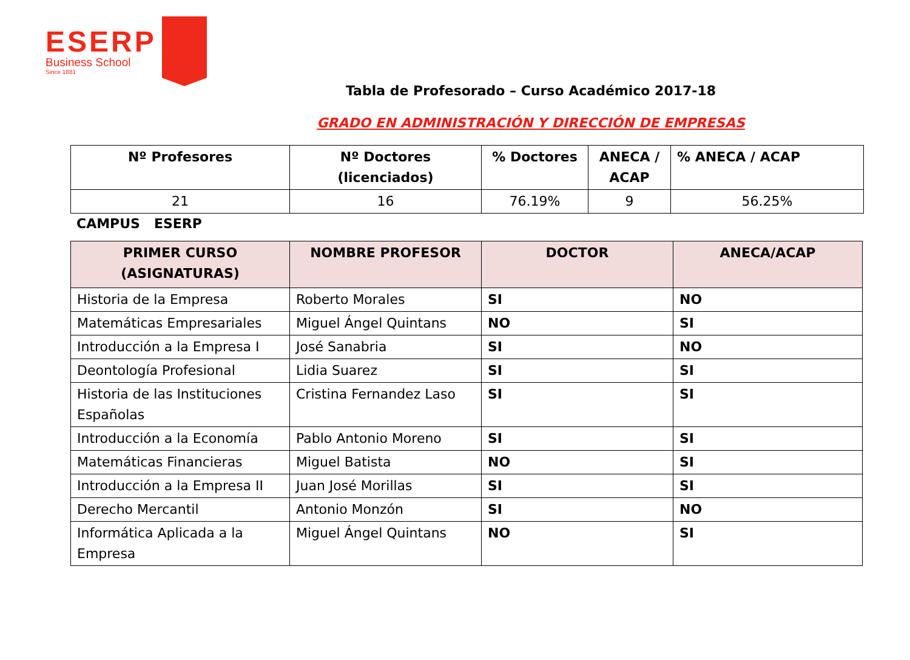ESERP
Business School
Since 1881
Tabla de Profesorado – Curso Académico 2017-18
GRADO EN ADMINISTRACIÓN Y DIRECCIÓN DE EMPRESAS
| Nº Profesores | Nº Doctores (licenciados) | % Doctores | ANECA / ACAP | % ANECA / ACAP |
| --- | --- | --- | --- | --- |
| 21 | 16 | 76.19% | 9 | 56.25% |
CAMPUS ESERP
| PRIMER CURSO (ASIGNATURAS) | NOMBRE PROFESOR | DOCTOR | ANECA/ACAP |
| --- | --- | --- | --- |
| Historia de la Empresa | Roberto Morales | SI | NO |
| Matemáticas Empresariales | Miguel Ángel Quintans | NO | SI |
| Introducción a la Empresa I | José Sanabria | SI | NO |
| Deontología Profesional | Lidia Suarez | SI | SI |
| Historia de las Instituciones Españolas | Cristina Fernandez Laso | SI | SI |
| Introducción a la Economía | Pablo Antonio Moreno | SI | SI |
| Matemáticas Financieras | Miguel Batista | NO | SI |
| Introducción a la Empresa II | Juan José Morillas | SI | SI |
| Derecho Mercantil | Antonio Monzón | SI | NO |
| Informática Aplicada a la Empresa | Miguel Ángel Quintans | NO | SI |